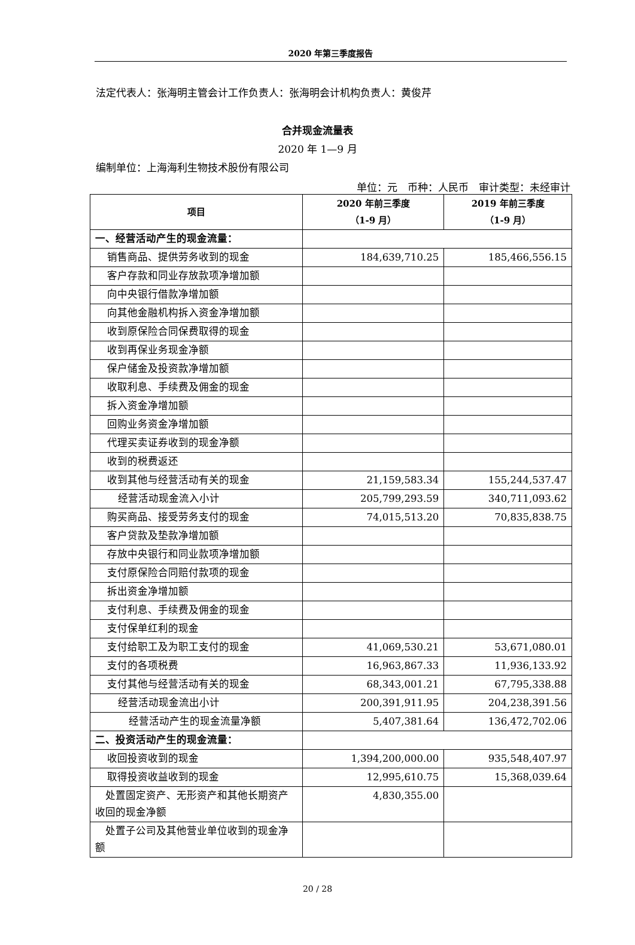2020 年第三季度报告
法定代表人：张海明主管会计工作负责人：张海明会计机构负责人：黄俊芹
合并现金流量表
2020 年 1—9 月
编制单位：上海海利生物技术股份有限公司
单位：元　币种：人民币　审计类型：未经审计
| 项目 | 2020 年前三季度 （1-9 月） | 2019 年前三季度 （1-9 月） |
| --- | --- | --- |
| 一、经营活动产生的现金流量： | | |
| 销售商品、提供劳务收到的现金 | 184,639,710.25 | 185,466,556.15 |
| 客户存款和同业存放款项净增加额 | | |
| 向中央银行借款净增加额 | | |
| 向其他金融机构拆入资金净增加额 | | |
| 收到原保险合同保费取得的现金 | | |
| 收到再保业务现金净额 | | |
| 保户储金及投资款净增加额 | | |
| 收取利息、手续费及佣金的现金 | | |
| 拆入资金净增加额 | | |
| 回购业务资金净增加额 | | |
| 代理买卖证券收到的现金净额 | | |
| 收到的税费返还 | | |
| 收到其他与经营活动有关的现金 | 21,159,583.34 | 155,244,537.47 |
| 经营活动现金流入小计 | 205,799,293.59 | 340,711,093.62 |
| 购买商品、接受劳务支付的现金 | 74,015,513.20 | 70,835,838.75 |
| 客户贷款及垫款净增加额 | | |
| 存放中央银行和同业款项净增加额 | | |
| 支付原保险合同赔付款项的现金 | | |
| 拆出资金净增加额 | | |
| 支付利息、手续费及佣金的现金 | | |
| 支付保单红利的现金 | | |
| 支付给职工及为职工支付的现金 | 41,069,530.21 | 53,671,080.01 |
| 支付的各项税费 | 16,963,867.33 | 11,936,133.92 |
| 支付其他与经营活动有关的现金 | 68,343,001.21 | 67,795,338.88 |
| 经营活动现金流出小计 | 200,391,911.95 | 204,238,391.56 |
| 经营活动产生的现金流量净额 | 5,407,381.64 | 136,472,702.06 |
| 二、投资活动产生的现金流量： | | |
| 收回投资收到的现金 | 1,394,200,000.00 | 935,548,407.97 |
| 取得投资收益收到的现金 | 12,995,610.75 | 15,368,039.64 |
| 处置固定资产、无形资产和其他长期资产收回的现金净额 | 4,830,355.00 | |
| 处置子公司及其他营业单位收到的现金净额 | | |
20 / 28